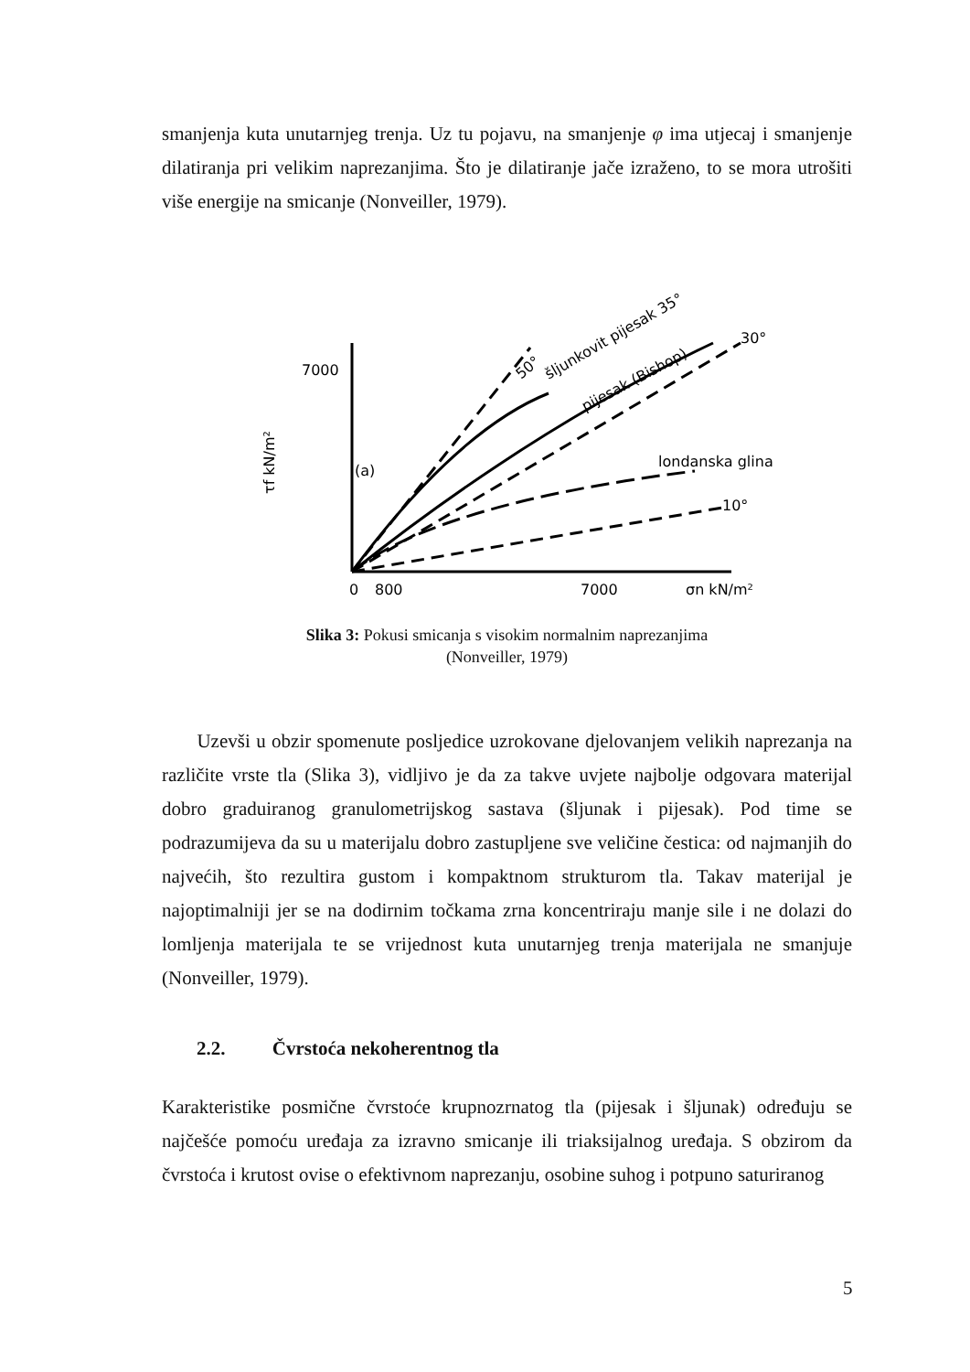smanjenja kuta unutarnjeg trenja. Uz tu pojavu, na smanjenje φ ima utjecaj i smanjenje dilatiranja pri velikim naprezanjima. Što je dilatiranje jače izraženo, to se mora utrošiti više energije na smicanje (Nonveiller, 1979).
7000
0
800
7000
σn kN/m²
τf kN/m²
(a)
50°
šljunkovit pijesak 35°
pijesak (Bishop)
30°
londanska glina
10°
Slika 3: Pokusi smicanja s visokim normalnim naprezanjima
(Nonveiller, 1979)
Uzevši u obzir spomenute posljedice uzrokovane djelovanjem velikih naprezanja na različite vrste tla (Slika 3), vidljivo je da za takve uvjete najbolje odgovara materijal dobro graduiranog granulometrijskog sastava (šljunak i pijesak). Pod time se podrazumijeva da su u materijalu dobro zastupljene sve veličine čestica: od najmanjih do najvećih, što rezultira gustom i kompaktnom strukturom tla. Takav materijal je najoptimalniji jer se na dodirnim točkama zrna koncentriraju manje sile i ne dolazi do lomljenja materijala te se vrijednost kuta unutarnjeg trenja materijala ne smanjuje (Nonveiller, 1979).
2.2. Čvrstoća nekoherentnog tla
Karakteristike posmične čvrstoće krupnozrnatog tla (pijesak i šljunak) određuju se najčešće pomoću uređaja za izravno smicanje ili triaksijalnog uređaja. S obzirom da čvrstoća i krutost ovise o efektivnom naprezanju, osobine suhog i potpuno saturiranog
5